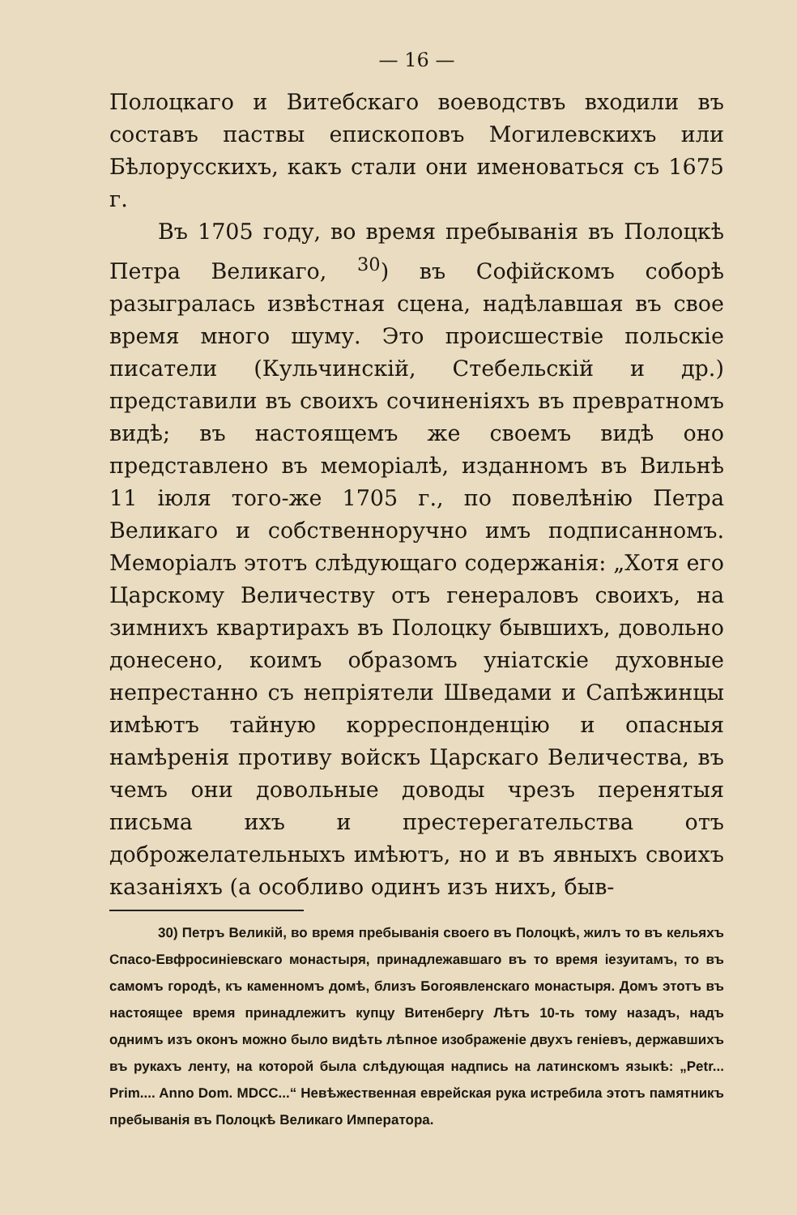— 16 —
Полоцкаго и Витебскаго воеводствъ входили въ составъ паствы епископовъ Могилевскихъ или Бѣлорусскихъ, какъ стали они именоваться съ 1675 г.
Въ 1705 году, во время пребыванія въ Полоцкѣ Петра Великаго, <sup>30</sup>) въ Софійскомъ соборѣ разыгралась извѣстная сцена, надѣлавшая въ свое время много шуму. Это происшествіе польскіе писатели (Кульчинскій, Стебельскій и др.) представили въ своихъ сочиненіяхъ въ превратномъ видѣ; въ настоящемъ же своемъ видѣ оно представлено въ меморіалѣ, изданномъ въ Вильнѣ 11 іюля того-же 1705 г., по повелѣнію Петра Великаго и собственноручно имъ подписанномъ. Меморіалъ этотъ слѣдующаго содержанія: „Хотя его Царскому Величеству отъ генераловъ своихъ, на зимнихъ квартирахъ въ Полоцку бывшихъ, довольно донесено, коимъ образомъ уніатскіе духовные непрестанно съ непріятели Шведами и Сапѣжинцы имѣютъ тайную корреспонденцію и опасныя намѣренія противу войскъ Царскаго Величества, въ чемъ они довольные доводы чрезъ перенятыя письма ихъ и престерегательства отъ доброжелательныхъ имѣютъ, но и въ явныхъ своихъ казаніяхъ (а особливо одинъ изъ нихъ, быв-
30) Петръ Великій, во время пребыванія своего въ Полоцкѣ, жилъ то въ кельяхъ Спасо-Евфросиніевскаго монастыря, принадлежавшаго въ то время іезуитамъ, то въ самомъ городѣ, къ каменномъ домѣ, близъ Богоявленскаго монастыря. Домъ этотъ въ настоящее время принадлежитъ купцу Витенбергу Лѣтъ 10-ть тому назадъ, надъ однимъ изъ оконъ можно было видѣть лѣпное изображеніе двухъ геніевъ, державшихъ въ рукахъ ленту, на которой была слѣдующая надпись на латинскомъ языкѣ: „Petr... Prim.... Anno Dom. MDCC...“ Невѣжественная еврейская рука истребила этотъ памятникъ пребыванія въ Полоцкѣ Великаго Императора.